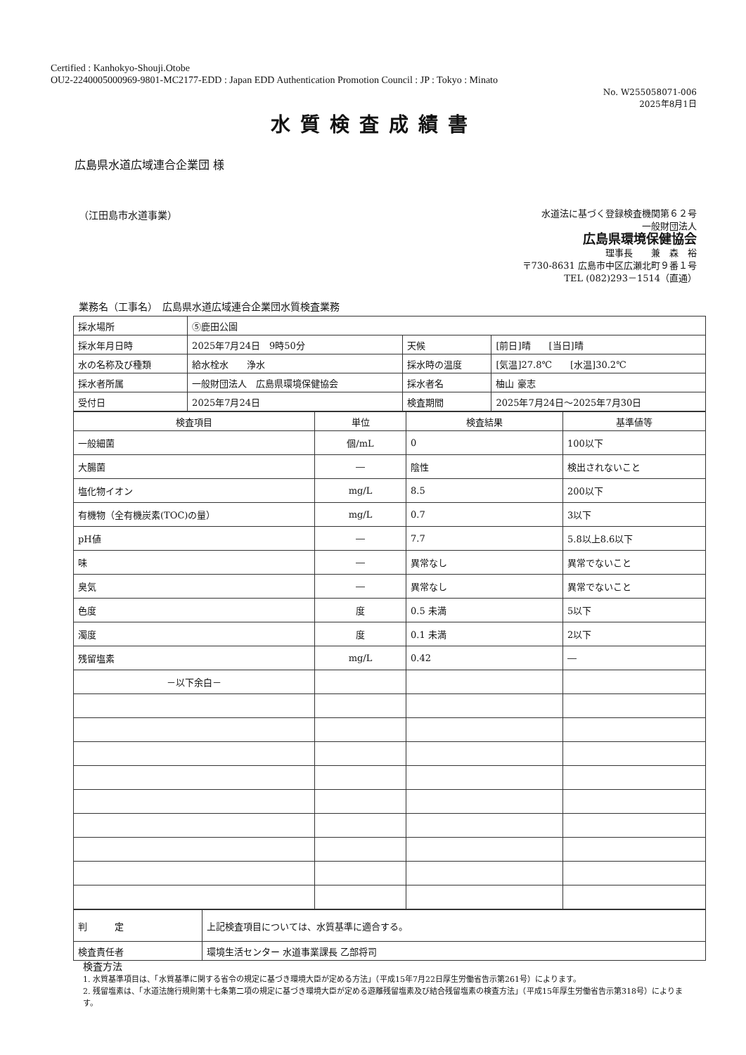Certified : Kanhokyo-Shouji.Otobe
OU2-2240005000969-9801-MC2177-EDD : Japan EDD Authentication Promotion Council : JP : Tokyo : Minato
No. W255058071-006
2025年8月1日
水質検査成績書
広島県水道広域連合企業団 様
（江田島市水道事業）
水道法に基づく登録検査機関第６２号
一般財団法人
広島県環境保健協会
理事長　　兼　森　裕
〒730-8631 広島市中区広瀬北町９番１号
TEL (082)293－1514（直通）
業務名（工事名）　広島県水道広域連合企業団水質検査業務
| 採水場所 | ⑤鹿田公園 | | |
| 採水年月日時 | 2025年7月24日 9時50分 | 天候 | [前日]晴 [当日]晴 |
| 水の名称及び種類 | 給水栓水 浄水 | 採水時の温度 | [気温]27.8℃ [水温]30.2℃ |
| 採水者所属 | 一般財団法人 広島県環境保健協会 | 採水者名 | 柚山 豪志 |
| 受付日 | 2025年7月24日 | 検査期間 | 2025年7月24日～2025年7月30日 |
| 検査項目 | 単位 | 検査結果 | 基準値等 |
| --- | --- | --- | --- |
| 一般細菌 | 個/mL | 0 | 100以下 |
| 大腸菌 | ― | 陰性 | 検出されないこと |
| 塩化物イオン | mg/L | 8.5 | 200以下 |
| 有機物（全有機炭素(TOC)の量） | mg/L | 0.7 | 3以下 |
| pH値 | ― | 7.7 | 5.8以上8.6以下 |
| 味 | ― | 異常なし | 異常でないこと |
| 臭気 | ― | 異常なし | 異常でないこと |
| 色度 | 度 | 0.5 未満 | 5以下 |
| 濁度 | 度 | 0.1 未満 | 2以下 |
| 残留塩素 | mg/L | 0.42 | ― |
| －以下余白－ | | | |
| 判 定 | 上記検査項目については、水質基準に適合する。 |
| 検査責任者 | 環境生活センター 水道事業課長 乙部将司 |
検査方法
1. 水質基準項目は、「水質基準に関する省令の規定に基づき環境大臣が定める方法」（平成15年7月22日厚生労働省告示第261号）によります。
2. 残留塩素は、「水道法施行規則第十七条第二項の規定に基づき環境大臣が定める遊離残留塩素及び結合残留塩素の検査方法」（平成15年厚生労働省告示第318号）によります。